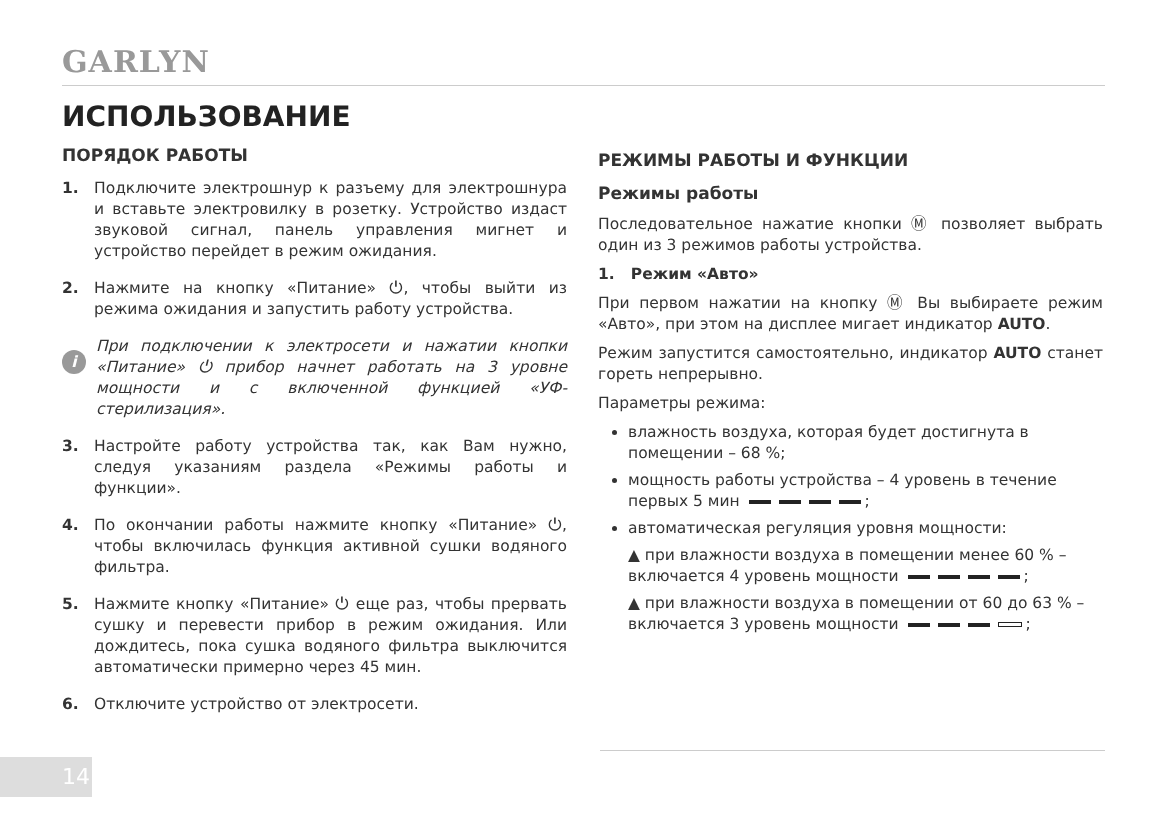GARLYN
ИСПОЛЬЗОВАНИЕ
ПОРЯДОК РАБОТЫ
1. Подключите электрошнур к разъему для электрошнура и вставьте электровилку в розетку. Устройство издаст звуковой сигнал, панель управления мигнет и устройство перейдет в режим ожидания.
2. Нажмите на кнопку «Питание» ⏻, чтобы выйти из режима ожидания и запустить работу устройства.
i
При подключении к электросети и нажатии кнопки «Питание» ⏻ прибор начнет работать на 3 уровне мощности и с включенной функцией «УФ-стерилизация».
3. Настройте работу устройства так, как Вам нужно, следуя указаниям раздела «Режимы работы и функции».
4. По окончании работы нажмите кнопку «Питание» ⏻, чтобы включилась функция активной сушки водяного фильтра.
5. Нажмите кнопку «Питание» ⏻ еще раз, чтобы прервать сушку и перевести прибор в режим ожидания. Или дождитесь, пока сушка водяного фильтра выключится автоматически примерно через 45 мин.
6. Отключите устройство от электросети.
РЕЖИМЫ РАБОТЫ И ФУНКЦИИ
Режимы работы
Последовательное нажатие кнопки Ⓜ позволяет выбрать один из 3 режимов работы устройства.
1. Режим «Авто»
При первом нажатии на кнопку Ⓜ Вы выбираете режим «Авто», при этом на дисплее мигает индикатор AUTO.
Режим запустится самостоятельно, индикатор AUTO станет гореть непрерывно.
Параметры режима:
влажность воздуха, которая будет достигнута в помещении – 68 %;
мощность работы устройства – 4 уровень в течение первых 5 мин ;
автоматическая регуляция уровня мощности:
▲ при влажности воздуха в помещении менее 60 % – включается 4 уровень мощности ;
▲ при влажности воздуха в помещении от 60 до 63 % – включается 3 уровень мощности ;
14